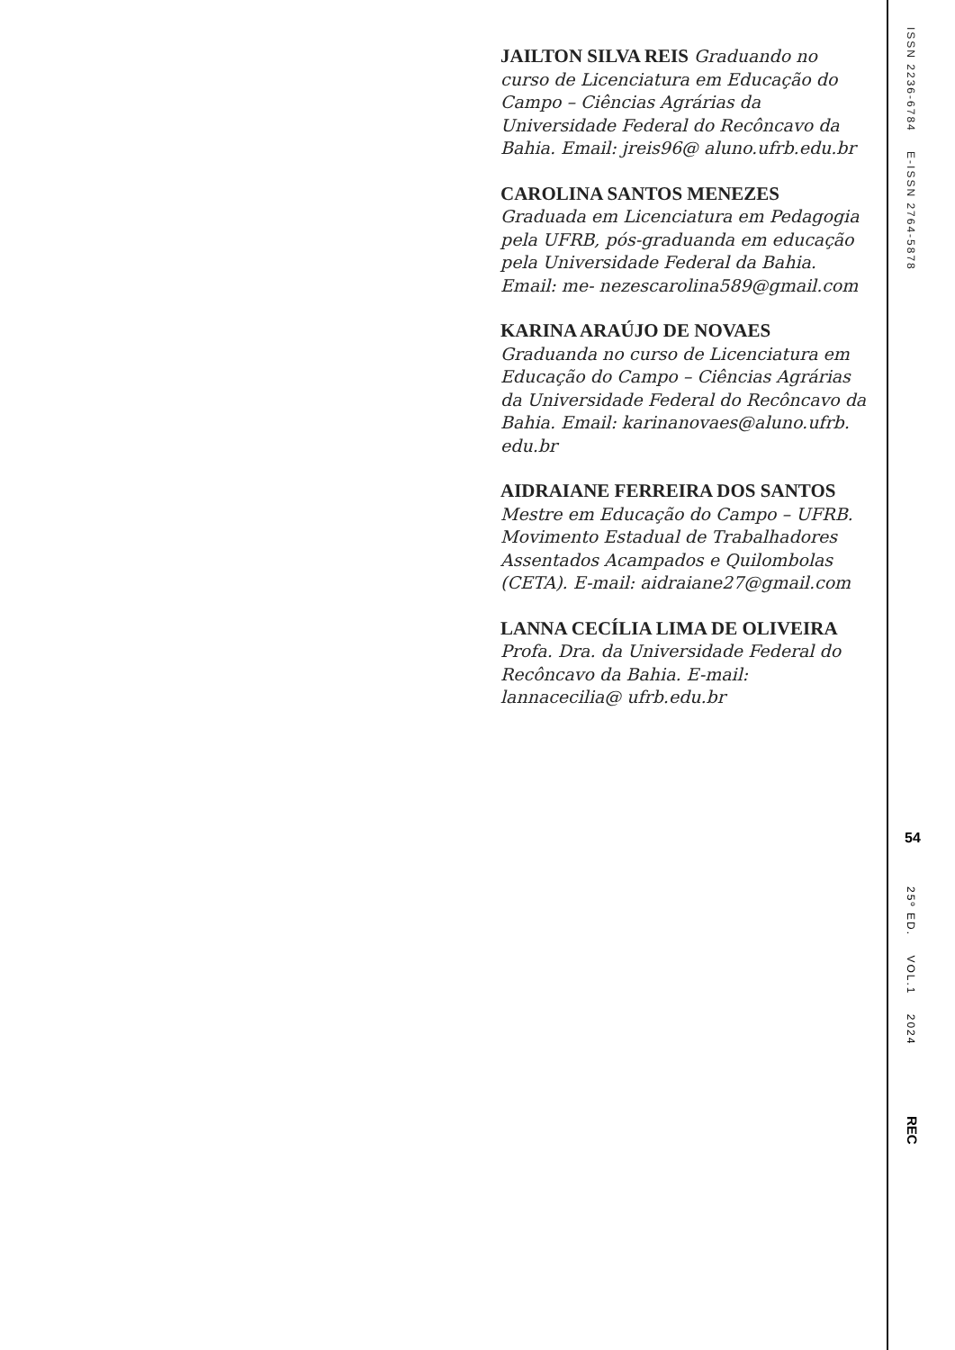JAILTON SILVA REIS Graduando no curso de Licenciatura em Educação do Campo – Ciências Agrárias da Universidade Federal do Recôncavo da Bahia. Email: jreis96@ aluno.ufrb.edu.br
CAROLINA SANTOS MENEZES Graduada em Licenciatura em Pedagogia pela UFRB, pós-graduanda em educação pela Universidade Federal da Bahia. Email: me- nezescarolina589@gmail.com
KARINA ARAÚJO DE NOVAES Graduanda no curso de Licenciatura em Educação do Campo – Ciências Agrárias da Universidade Federal do Recôncavo da Bahia. Email: karinanovaes@aluno.ufrb. edu.br
AIDRAIANE FERREIRA DOS SANTOS
Mestre em Educação do Campo – UFRB. Movimento Estadual de Trabalhadores Assentados Acampados e Quilombolas (CETA). E-mail: aidraiane27@gmail.com
LANNA CECÍLIA LIMA DE OLIVEIRA
Profa. Dra. da Universidade Federal do Recôncavo da Bahia. E-mail: lannacecilia@ ufrb.edu.br
ISSN 2236-6784 E-ISSN 2764-5878
54
25º ED. VOL.1 2024
REC